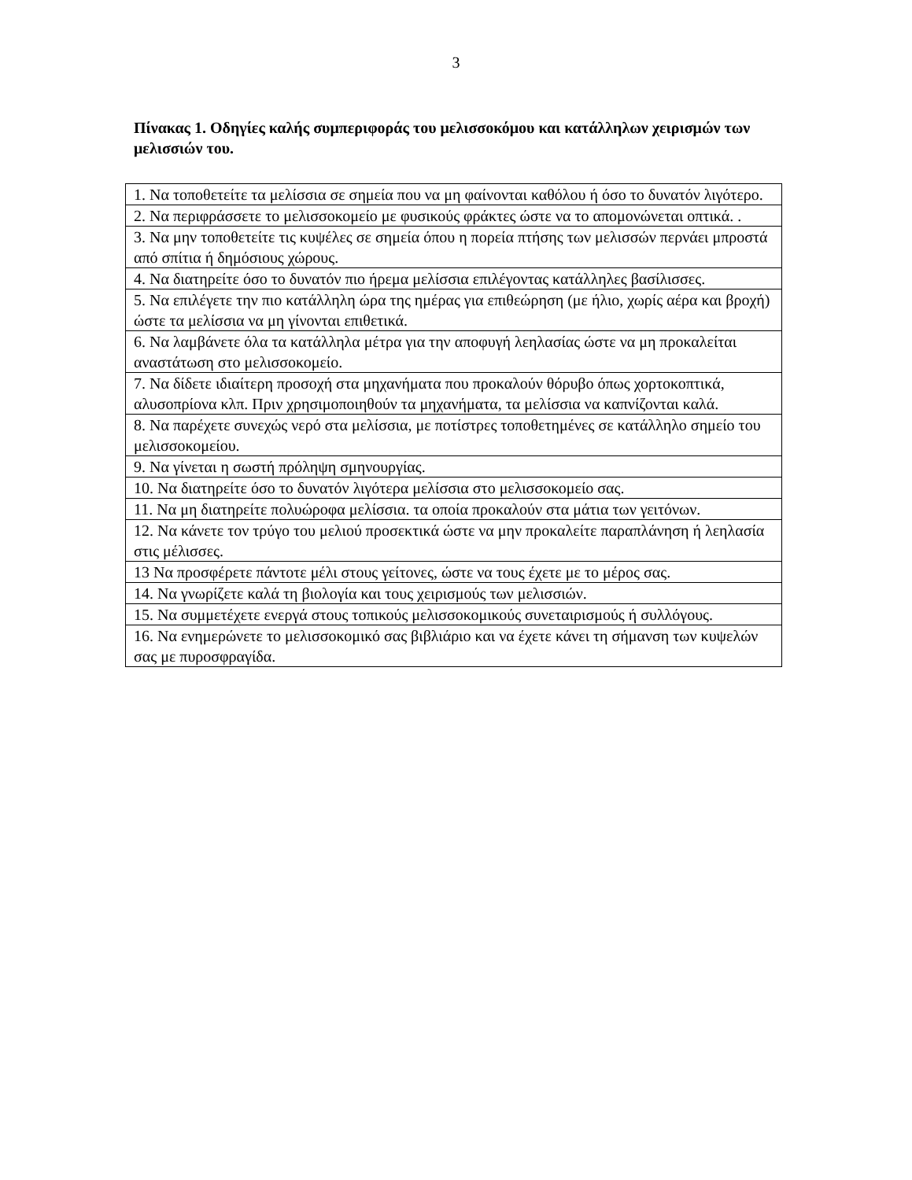3
Πίνακας 1. Οδηγίες καλής συμπεριφοράς του μελισσοκόμου και κατάλληλων χειρισμών των μελισσιών του.
| 1. Να τοποθετείτε τα μελίσσια σε σημεία που να μη φαίνονται καθόλου ή όσο το δυνατόν λιγότερο. |
| 2. Να περιφράσσετε το μελισσοκομείο με φυσικούς φράκτες ώστε να το απομονώνεται οπτικά. . |
| 3. Να μην τοποθετείτε τις κυψέλες σε σημεία όπου η πορεία πτήσης των μελισσών περνάει μπροστά από σπίτια ή δημόσιους χώρους. |
| 4. Να διατηρείτε όσο το δυνατόν πιο ήρεμα μελίσσια επιλέγοντας κατάλληλες βασίλισσες. |
| 5. Να επιλέγετε την πιο κατάλληλη ώρα της ημέρας για επιθεώρηση (με ήλιο, χωρίς αέρα και βροχή) ώστε τα μελίσσια να μη γίνονται επιθετικά. |
| 6. Να λαμβάνετε όλα τα κατάλληλα μέτρα για την αποφυγή λεηλασίας ώστε να μη προκαλείται αναστάτωση στο μελισσοκομείο. |
| 7. Να δίδετε ιδιαίτερη προσοχή στα μηχανήματα που προκαλούν θόρυβο όπως χορτοκοπτικά, αλυσοπρίονα κλπ. Πριν χρησιμοποιηθούν τα μηχανήματα, τα μελίσσια να καπνίζονται καλά. |
| 8. Να παρέχετε συνεχώς νερό στα μελίσσια, με ποτίστρες τοποθετημένες σε κατάλληλο σημείο του μελισσοκομείου. |
| 9. Να γίνεται η σωστή πρόληψη σμηνουργίας. |
| 10. Να διατηρείτε όσο το δυνατόν λιγότερα μελίσσια στο μελισσοκομείο σας. |
| 11. Να μη διατηρείτε πολυώροφα μελίσσια. τα οποία προκαλούν στα μάτια των γειτόνων. |
| 12. Να κάνετε τον τρύγο του μελιού προσεκτικά ώστε να μην προκαλείτε παραπλάνηση ή λεηλασία στις μέλισσες. |
| 13 Να προσφέρετε πάντοτε μέλι στους γείτονες, ώστε να τους έχετε με το μέρος σας. |
| 14. Να γνωρίζετε καλά τη βιολογία και τους χειρισμούς των μελισσιών. |
| 15. Να συμμετέχετε ενεργά στους τοπικούς μελισσοκομικούς συνεταιρισμούς ή συλλόγους. |
| 16. Να ενημερώνετε το μελισσοκομικό σας βιβλιάριο και να έχετε κάνει τη σήμανση των κυψελών σας με πυροσφραγίδα. |